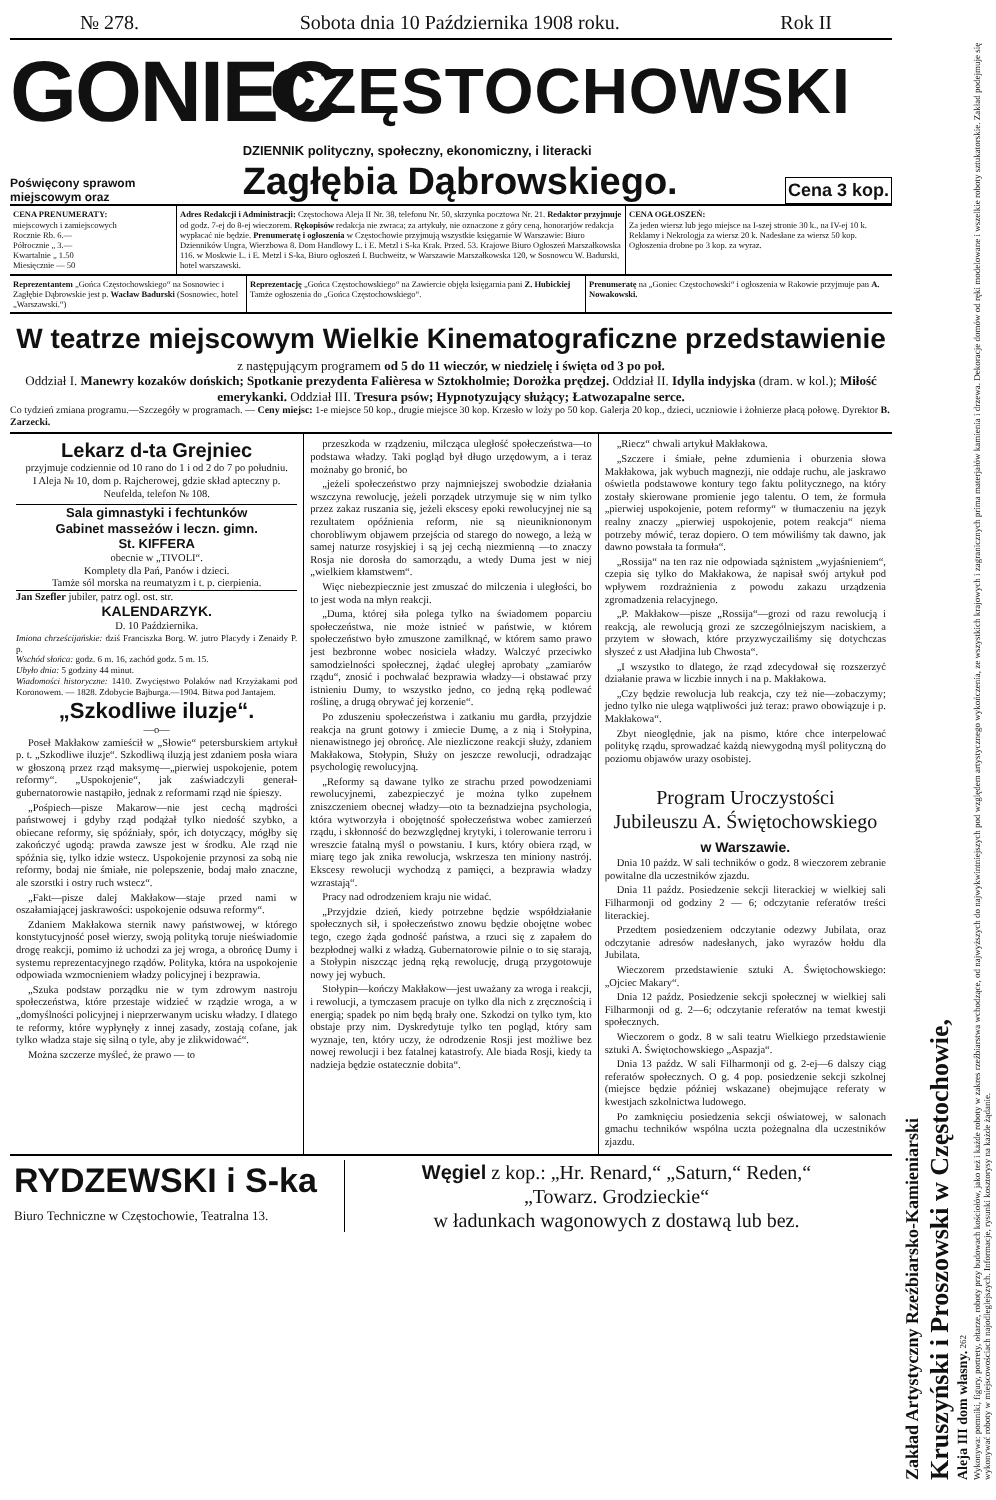№ 278. Sobota dnia 10 Października 1908 roku. Rok II
GONIEC
CZĘSTOCHOWSKI
Poświęcony sprawom
miejscowym oraz
DZIENNIK polityczny, społeczny, ekonomiczny, i literacki
Zagłębia Dąbrowskiego.
Cena 3 kop.
CENA PRENUMERATY:
miejscowych i zamiejscowych
Rocznie Rb. 6.—
Półrocznie „ 3.—
Kwartalnie „ 1.50
Miesięcznie — 50
Adres Redakcji i Administracji: Częstochowa Aleja II Nr. 38, telefonu Nr. 50, skrzynka pocztowa Nr. 21. Redaktor przyjmuje od godz. 7-ej do 8-ej wieczorem. Rękopisów redakcja nie zwraca; za artykuły, nie oznaczone z góry ceną, honorarjów redakcja wypłacać nie będzie. Prenumeratę i ogłoszenia w Częstochowie przyjmują wszystkie księgarnie W Warszawie: Biuro Dzienników Ungra, Wierzbowa 8. Dom Handlowy L. i E. Metzl i S-ka Krak. Przed. 53. Krajowe Biuro Ogłoszeń Marszałkowska 116. w Moskwie L. i E. Metzl i S-ka, Biuro ogłoszeń I. Buchweitz, w Warszawie Marszałkowska 120, w Sosnowcu W. Badurski, hotel warszawski.
CENA OGŁOSZEŃ:
Za jeden wiersz lub jego miejsce na I-szej stronie 30 k., na IV-ej 10 k. Reklamy i Nekrologja za wiersz 20 k. Nadesłane za wiersz 50 kop. Ogłoszenia drobne po 3 kop. za wyraz.
Reprezentantem „Gońca Częstochowskiego“ na Sosnowiec i Zagłębie Dąbrowskie jest p. Wacław Badurski (Sosnowiec, hotel „Warszawski.“)
Reprezentację „Gońca Częstochowskiego“ na Zawiercie objęła księgarnia pani Z. Hubickiej Tamże ogłoszenia do „Gońca Częstochowskiego“.
Prenumeratę na „Goniec Częstochowski“ i ogłoszenia w Rakowie przyjmuje pan A. Nowakowski.
W teatrze miejscowym Wielkie Kinematograficzne przedstawienie
z następującym programem od 5 do 11 wieczór, w niedzielę i święta od 3 po poł.
Oddział I. Manewry kozaków dońskich; Spotkanie prezydenta Falièresa w Sztokholmie; Dorożka prędzej. Oddział II. Idylla indyjska (dram. w kol.); Miłość emerykanki. Oddział III. Tresura psów; Hypnotyzujący służący; Łatwozapalne serce.
Co tydzień zmiana programu.—Szczegóły w programach. — Ceny miejsc: 1-e miejsce 50 kop., drugie miejsce 30 kop. Krzesło w loży po 50 kop. Galerja 20 kop., dzieci, uczniowie i żołnierze płacą połowę. Dyrektor B. Zarzecki.
Lekarz d-ta Grejniec
przyjmuje codziennie od 10 rano do 1 i od 2 do 7 po południu.
I Aleja № 10, dom p. Rajcherowej, gdzie skład apteczny p. Neufelda, telefon № 108.
Sala gimnastyki i fechtunków
Gabinet masseżów i leczn. gimn.
St. KIFFERA
obecnie w „TIVOLI“.
Komplety dla Pań, Panów i dzieci.
Tamże sól morska na reumatyzm i t. p. cierpienia.
Jan Szefler jubiler, patrz ogl. ost. str.
KALENDARZYK.
D. 10 Października.
Imiona chrześcijańskie: dziś Franciszka Borg. W. jutro Placydy i Zenaidy P. p.
Wschód słońca: godz. 6 m. 16, zachód godz. 5 m. 15.
Ubyło dnia: 5 godziny 44 minut.
Wiadomości historyczne: 1410. Zwycięstwo Polaków nad Krzyżakami pod Koronowem. — 1828. Zdobycie Bajburga.—1904. Bitwa pod Jantajem.
„Szkodliwe iluzje“.
—o—
Poseł Makłakow zamieścił w „Słowie“ petersburskiem artykuł p. t. „Szkodliwe iluzje“. Szkodliwą iluzją jest zdaniem posła wiara w głoszoną przez rząd maksymę—„pierwiej uspokojenie, potem reformy“. „Uspokojenie“, jak zaświadczyli generał-gubernatorowie nastąpiło, jednak z reformami rząd nie śpieszy.
„Pośpiech—pisze Makarow—nie jest cechą mądrości państwowej i gdyby rząd podążał tylko niedość szybko, a obiecane reformy, się spóźniały, spór, ich dotyczący, mógłby się zakończyć ugodą: prawda zawsze jest w środku. Ale rząd nie spóźnia się, tylko idzie wstecz. Uspokojenie przynosi za sobą nie reformy, bodaj nie śmiałe, nie polepszenie, bodaj mało znaczne, ale szorstki i ostry ruch wstecz“.
„Fakt—pisze dalej Makłakow—staje przed nami w oszałamiającej jaskrawości: uspokojenie odsuwa reformy“.
Zdaniem Makłakowa sternik nawy państwowej, w którego konstytucyjność poseł wierzy, swoją polityką toruje nieświadomie drogę reakcji, pomimo iż uchodzi za jej wroga, a obrońcę Dumy i systemu reprezentacyjnego rządów. Polityka, która na uspokojenie odpowiada wzmocnieniem władzy policyjnej i bezprawia.
„Szuka podstaw porządku nie w tym zdrowym nastroju społeczeństwa, które przestaje widzieć w rządzie wroga, a w „domyślności policyjnej i nieprzerwanym ucisku władzy. I dlatego te reformy, które wypłynęły z innej zasady, zostają cofane, jak tylko władza staje się silną o tyle, aby je zlikwidować“.
Można szczerze myśleć, że prawo — to
przeszkoda w rządzeniu, milcząca uległość społeczeństwa—to podstawa władzy. Taki pogląd był długo urzędowym, a i teraz możnaby go bronić, bo
„jeżeli społeczeństwo przy najmniejszej swobodzie działania wszczyna rewolucję, jeżeli porządek utrzymuje się w nim tylko przez zakaz ruszania się, jeżeli ekscesy epoki rewolucyjnej nie są rezultatem opóźnienia reform, nie są nieunikniononym chorobliwym objawem przejścia od starego do nowego, a leżą w samej naturze rosyjskiej i są jej cechą niezmienną —to znaczy Rosja nie dorosła do samorządu, a wtedy Duma jest w niej „wielkiem kłamstwem“.
Więc niebezpiecznie jest zmuszać do milczenia i uległości, bo to jest woda na młyn reakcji.
„Duma, której siła polega tylko na świadomem poparciu społeczeństwa, nie może istnieć w państwie, w którem społeczeństwo było zmuszone zamilknąć, w którem samo prawo jest bezbronne wobec nosiciela władzy. Walczyć przeciwko samodzielności społecznej, żądać uległej aprobaty „zamiarów rządu“, znosić i pochwalać bezprawia władzy—i obstawać przy istnieniu Dumy, to wszystko jedno, co jedną ręką podlewać roślinę, a drugą obrywać jej korzenie“.
Po zduszeniu społeczeństwa i zatkaniu mu gardła, przyjdzie reakcja na grunt gotowy i zmiecie Dumę, a z nią i Stołypina, nienawistnego jej obrońcę. Ale niezliczone reakcji służy, zdaniem Makłakowa, Stołypin, Służy on jeszcze rewolucji, odradzając psychologię rewolucyjną.
„Reformy są dawane tylko ze strachu przed powodzeniami rewolucyjnemi, zabezpieczyć je można tylko zupełnem zniszczeniem obecnej władzy—oto ta beznadziejna psychologia, która wytworzyła i obojętność społeczeństwa wobec zamierzeń rządu, i skłonność do bezwzględnej krytyki, i tolerowanie terroru i wreszcie fatalną myśl o powstaniu. I kurs, który obiera rząd, w miarę tego jak znika rewolucja, wskrzesza ten miniony nastrój. Ekscesy rewolucji wychodzą z pamięci, a bezprawia władzy wzrastają“.
Pracy nad odrodzeniem kraju nie widać.
„Przyjdzie dzień, kiedy potrzebne będzie współdziałanie społecznych sił, i społeczeństwo znowu będzie obojętne wobec tego, czego żąda godność państwa, a rzuci się z zapałem do bezpłodnej walki z władzą. Gubernatorowie pilnie o to się starają, a Stołypin niszcząc jedną ręką rewolucję, drugą przygotowuje nowy jej wybuch.
Stołypin—kończy Makłakow—jest uważany za wroga i reakcji, i rewolucji, a tymczasem pracuje on tylko dla nich z zręcznością i energią; spadek po nim będą brały one. Szkodzi on tylko tym, kto obstaje przy nim. Dyskredytuje tylko ten pogląd, który sam wyznaje, ten, który uczy, że odrodzenie Rosji jest możliwe bez nowej rewolucji i bez fatalnej katastrofy. Ale biada Rosji, kiedy ta nadzieja będzie ostatecznie dobita“.
„Riecz“ chwali artykuł Makłakowa.
„Szczere i śmiałe, pełne zdumienia i oburzenia słowa Makłakowa, jak wybuch magnezji, nie oddaje ruchu, ale jaskrawo oświetla podstawowe kontury tego faktu politycznego, na który zostały skierowane promienie jego talentu. O tem, że formuła „pierwiej uspokojenie, potem reformy“ w tłumaczeniu na język realny znaczy „pierwiej uspokojenie, potem reakcja“ niema potrzeby mówić, teraz dopiero. O tem mówiliśmy tak dawno, jak dawno powstała ta formuła“.
„Rossija“ na ten raz nie odpowiada sążnistem „wyjaśnieniem“, czepia się tylko do Makłakowa, że napisał swój artykuł pod wpływem rozdrażnienia z powodu zakazu urządzenia zgromadzenia relacyjnego.
„P. Makłakow—pisze „Rossija“—grozi od razu rewolucją i reakcją, ale rewolucją grozi ze szczególniejszym naciskiem, a przytem w słowach, które przyzwyczailiśmy się dotychczas słyszeć z ust Aładjina lub Chwosta“.
„I wszystko to dlatego, że rząd zdecydował się rozszerzyć działanie prawa w liczbie innych i na p. Makłakowa.
„Czy będzie rewolucja lub reakcja, czy też nie—zobaczymy; jedno tylko nie ulega wątpliwości już teraz: prawo obowiązuje i p. Makłakowa“.
Zbyt nieoględnie, jak na pismo, które chce interpelować politykę rządu, sprowadzać każdą niewygodną myśl polityczną do poziomu objawów urazy osobistej.
Program Uroczystości
Jubileuszu A. Świętochowskiego
w Warszawie.
Dnia 10 paźdz. W sali techników o godz. 8 wieczorem zebranie powitalne dla uczestników zjazdu.
Dnia 11 paźdz. Posiedzenie sekcji literackiej w wielkiej sali Filharmonji od godziny 2 — 6; odczytanie referatów treści literackiej.
Przedtem posiedzeniem odczytanie odezwy Jubilata, oraz odczytanie adresów nadesłanych, jako wyrazów hołdu dla Jubilata.
Wieczorem przedstawienie sztuki A. Świętochowskiego: „Ojciec Makary“.
Dnia 12 paźdz. Posiedzenie sekcji społecznej w wielkiej sali Filharmonji od g. 2—6; odczytanie referatów na temat kwestji społecznych.
Wieczorem o godz. 8 w sali teatru Wielkiego przedstawienie sztuki A. Świętochowskiego „Aspazja“.
Dnia 13 paźdz. W sali Filharmonji od g. 2-ej—6 dalszy ciąg referatów społecznych. O g. 4 pop. posiedzenie sekcji szkolnej (miejsce będzie później wskazane) obejmujące referaty w kwestjach szkolnictwa ludowego.
Po zamknięciu posiedzenia sekcji oświatowej, w salonach gmachu techników wspólna uczta pożegnalna dla uczestników zjazdu.
RYDZEWSKI i S-ka
Biuro Techniczne w Częstochowie, Teatralna 13.
Węgiel z kop.: „Hr. Renard,“ „Saturn,“ Reden,“
„Towarz. Grodzieckie“
w ładunkach wagonowych z dostawą lub bez.
Zakład Artystyczny Rzeźbiarsko-Kamieniarski
Kruszyński i Proszowski w Częstochowie,
Aleja III dom własny. 262
Wykonywa: pomniki, figury, portrety, ołtarze, roboty przy budowach kościołów, jako też i każde roboty w zakres rzeźbiarstwa wchodzące, od najwyższych do najwykwintniejszych pod względem artystycznego wykończenia, ze wszystkich krajowych i zagranicznych prima materjałów kamienia i drzewa. Dekoracje domów od ręki modelowane i wszelkie roboty sztukatorskie. Zakład podejmuje się wykonywać roboty w miejscowościach najodleglejszych. Informacje, rysunki kosztorysy na każde żądanie.